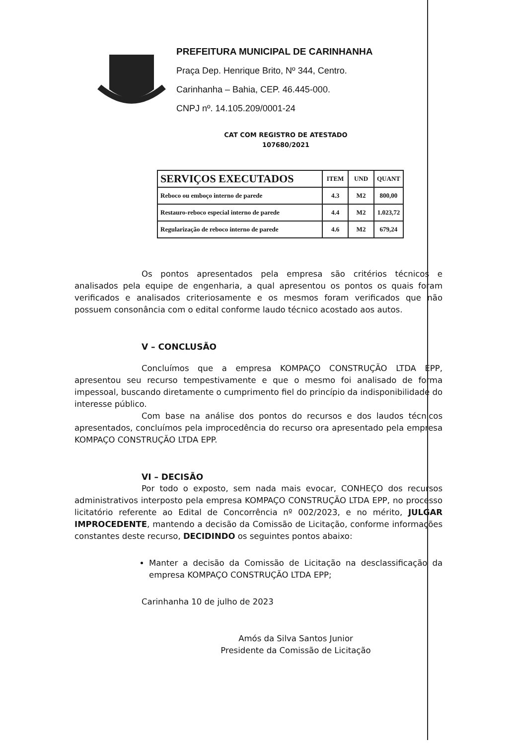PREFEITURA MUNICIPAL DE CARINHANHA
Praça Dep. Henrique Brito, Nº 344, Centro.
Carinhanha – Bahia, CEP. 46.445-000.
CNPJ nº. 14.105.209/0001-24
CAT COM REGISTRO DE ATESTADO
107680/2021
| SERVIÇOS EXECUTADOS | ITEM | UND | QUANT |
| --- | --- | --- | --- |
| Reboco ou emboço interno de parede | 4.3 | M2 | 800,00 |
| Restauro-reboco especial interno de parede | 4.4 | M2 | 1.023,72 |
| Regularização de reboco interno de parede | 4.6 | M2 | 679,24 |
Os pontos apresentados pela empresa são critérios técnicos e analisados pela equipe de engenharia, a qual apresentou os pontos os quais foram verificados e analisados criteriosamente e os mesmos foram verificados que não possuem consonância com o edital conforme laudo técnico acostado aos autos.
V – CONCLUSÃO
Concluímos que a empresa KOMPAÇO CONSTRUÇÃO LTDA EPP, apresentou seu recurso tempestivamente e que o mesmo foi analisado de forma impessoal, buscando diretamente o cumprimento fiel do princípio da indisponibilidade do interesse público.
Com base na análise dos pontos do recursos e dos laudos técnicos apresentados, concluímos pela improcedência do recurso ora apresentado pela empresa KOMPAÇO CONSTRUÇÃO LTDA EPP.
VI – DECISÃO
Por todo o exposto, sem nada mais evocar, CONHEÇO dos recursos administrativos interposto pela empresa KOMPAÇO CONSTRUÇÃO LTDA EPP, no processo licitatório referente ao Edital de Concorrência nº 002/2023, e no mérito, JULGAR IMPROCEDENTE, mantendo a decisão da Comissão de Licitação, conforme informações constantes deste recurso, DECIDINDO os seguintes pontos abaixo:
Manter a decisão da Comissão de Licitação na desclassificação da empresa KOMPAÇO CONSTRUÇÃO LTDA EPP;
Carinhanha 10 de julho de 2023
Amós da Silva Santos Junior
Presidente da Comissão de Licitação